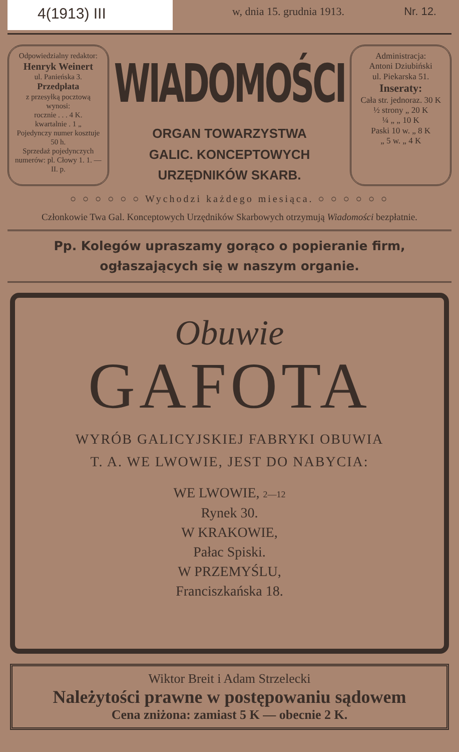4(1913) III
w, dnia 15. grudnia 1913. Nr. 12.
Odpowiedzialny redaktor:
Henryk Weinert
ul. Panieńska 3.
Przedpłata
z przesyłką pocztową wynosi:
rocznie . . . 4 K.
kwartalnie . 1 „
Pojedynczy numer kosztuje 50 h.
Sprzedaż pojedynczych numerów: pl. Cłowy 1. 1. — II. p.
WIADOMOŚCI
ORGAN TOWARZYSTWA
GALIC. KONCEPTOWYCH
URZĘDNIKÓW SKARB.
Administracja:
Antoni Dziubiński
ul. Piekarska 51.
Inseraty:
Cała str. jednoraz. 30 K
½ strony „ 20 K
¼ „ „ 10 K
Paski 10 w. „ 8 K
„ 5 w. „ 4 K
○ ○ ○ ○ ○ ○ Wychodzi każdego miesiąca. ○ ○ ○ ○ ○ ○
Członkowie Twa Gal. Konceptowych Urzędników Skarbowych otrzymują Wiadomości bezpłatnie.
Pp. Kolegów upraszamy gorąco o popieranie firm, ogłaszających się w naszym organie.
Obuwie
GAFOTA
WYRÓB GALICYJSKIEJ FABRYKI OBUWIA
T. A. WE LWOWIE, JEST DO NABYCIA:
WE LWOWIE, 2—12
Rynek 30.
W KRAKOWIE,
Pałac Spiski.
W PRZEMYŚLU,
Franciszkańska 18.
Wiktor Breit i Adam Strzelecki
Należytości prawne w postępowaniu sądowem
Cena zniżona: zamiast 5 K — obecnie 2 K.